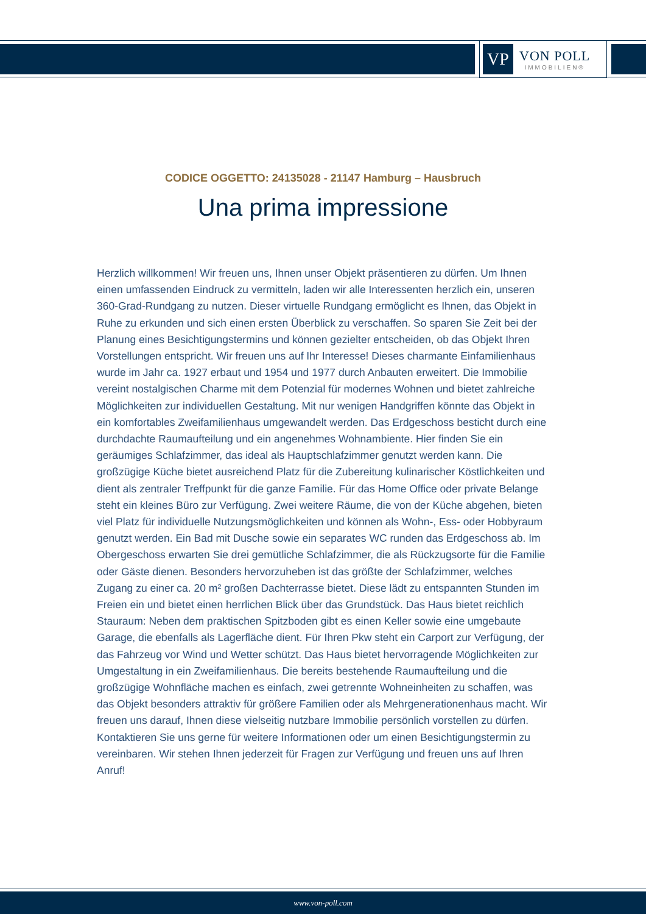VP
VON POLL
IMMOBILIEN®
CODICE OGGETTO: 24135028 - 21147 Hamburg – Hausbruch
Una prima impressione
Herzlich willkommen! Wir freuen uns, Ihnen unser Objekt präsentieren zu dürfen. Um Ihnen einen umfassenden Eindruck zu vermitteln, laden wir alle Interessenten herzlich ein, unseren 360-Grad-Rundgang zu nutzen. Dieser virtuelle Rundgang ermöglicht es Ihnen, das Objekt in Ruhe zu erkunden und sich einen ersten Überblick zu verschaffen. So sparen Sie Zeit bei der Planung eines Besichtigungstermins und können gezielter entscheiden, ob das Objekt Ihren Vorstellungen entspricht. Wir freuen uns auf Ihr Interesse! Dieses charmante Einfamilienhaus wurde im Jahr ca. 1927 erbaut und 1954 und 1977 durch Anbauten erweitert. Die Immobilie vereint nostalgischen Charme mit dem Potenzial für modernes Wohnen und bietet zahlreiche Möglichkeiten zur individuellen Gestaltung. Mit nur wenigen Handgriffen könnte das Objekt in ein komfortables Zweifamilienhaus umgewandelt werden. Das Erdgeschoss besticht durch eine durchdachte Raumaufteilung und ein angenehmes Wohnambiente. Hier finden Sie ein geräumiges Schlafzimmer, das ideal als Hauptschlafzimmer genutzt werden kann. Die großzügige Küche bietet ausreichend Platz für die Zubereitung kulinarischer Köstlichkeiten und dient als zentraler Treffpunkt für die ganze Familie. Für das Home Office oder private Belange steht ein kleines Büro zur Verfügung. Zwei weitere Räume, die von der Küche abgehen, bieten viel Platz für individuelle Nutzungsmöglichkeiten und können als Wohn-, Ess- oder Hobbyraum genutzt werden. Ein Bad mit Dusche sowie ein separates WC runden das Erdgeschoss ab. Im Obergeschoss erwarten Sie drei gemütliche Schlafzimmer, die als Rückzugsorte für die Familie oder Gäste dienen. Besonders hervorzuheben ist das größte der Schlafzimmer, welches Zugang zu einer ca. 20 m² großen Dachterrasse bietet. Diese lädt zu entspannten Stunden im Freien ein und bietet einen herrlichen Blick über das Grundstück. Das Haus bietet reichlich Stauraum: Neben dem praktischen Spitzboden gibt es einen Keller sowie eine umgebaute Garage, die ebenfalls als Lagerfläche dient. Für Ihren Pkw steht ein Carport zur Verfügung, der das Fahrzeug vor Wind und Wetter schützt. Das Haus bietet hervorragende Möglichkeiten zur Umgestaltung in ein Zweifamilienhaus. Die bereits bestehende Raumaufteilung und die großzügige Wohnfläche machen es einfach, zwei getrennte Wohneinheiten zu schaffen, was das Objekt besonders attraktiv für größere Familien oder als Mehrgenerationenhaus macht. Wir freuen uns darauf, Ihnen diese vielseitig nutzbare Immobilie persönlich vorstellen zu dürfen. Kontaktieren Sie uns gerne für weitere Informationen oder um einen Besichtigungstermin zu vereinbaren. Wir stehen Ihnen jederzeit für Fragen zur Verfügung und freuen uns auf Ihren Anruf!
www.von-poll.com